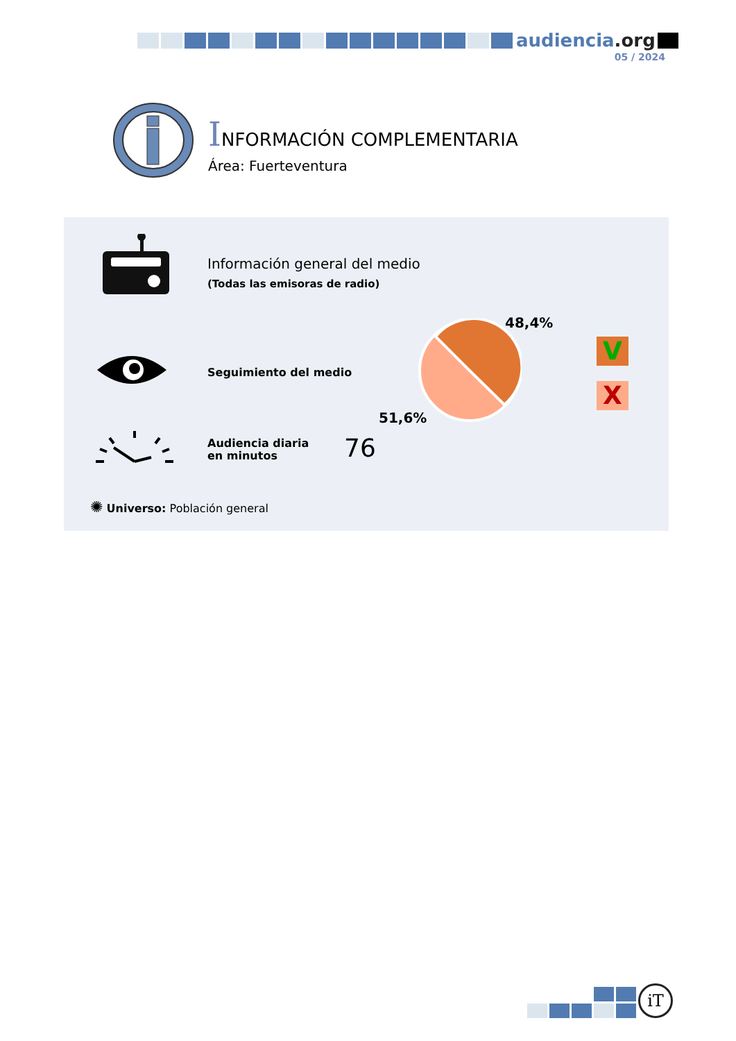audiencia.org
05 / 2024
INFORMACIÓN COMPLEMENTARIA
Área: Fuerteventura
Información general del medio
(Todas las emisoras de radio)
Seguimiento del medio
48,4%
51,6%
V
X
Audiencia diaria
en minutos
76
✺ Universo: Población general
iT